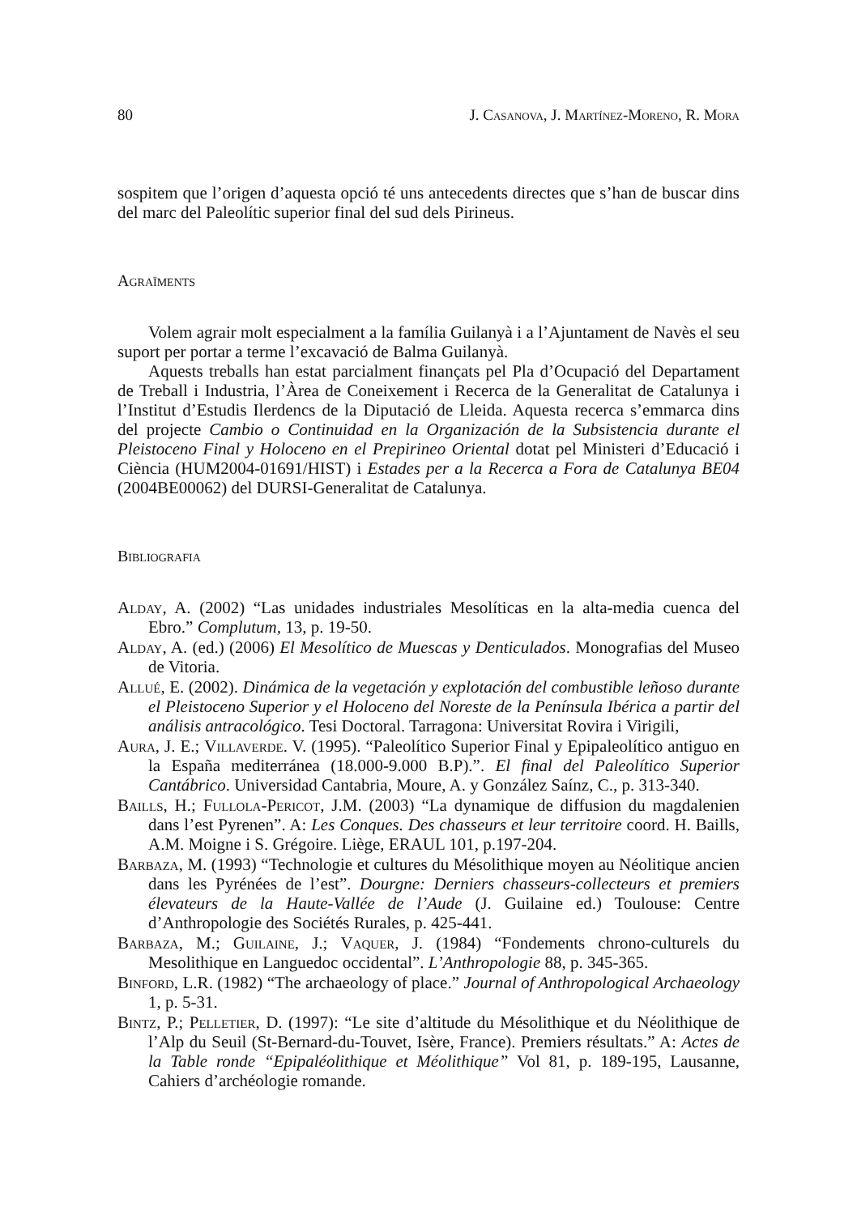80 J. Casanova, J. Martínez-Moreno, R. Mora
sospitem que l’origen d’aquesta opció té uns antecedents directes que s’han de buscar dins del marc del Paleolític superior final del sud dels Pirineus.
Agraïments
Volem agrair molt especialment a la família Guilanyà i a l’Ajuntament de Navès el seu suport per portar a terme l’excavació de Balma Guilanyà.
Aquests treballs han estat parcialment finançats pel Pla d’Ocupació del Departament de Treball i Industria, l’Àrea de Coneixement i Recerca de la Generalitat de Catalunya i l’Institut d’Estudis Ilerdencs de la Diputació de Lleida. Aquesta recerca s’emmarca dins del projecte Cambio o Continuidad en la Organización de la Subsistencia durante el Pleistoceno Final y Holoceno en el Prepirineo Oriental dotat pel Ministeri d’Educació i Ciència (HUM2004-01691/HIST) i Estades per a la Recerca a Fora de Catalunya BE04 (2004BE00062) del DURSI-Generalitat de Catalunya.
Bibliografia
Alday, A. (2002) “Las unidades industriales Mesolíticas en la alta-media cuenca del Ebro.” Complutum, 13, p. 19-50.
Alday, A. (ed.) (2006) El Mesolítico de Muescas y Denticulados. Monografias del Museo de Vitoria.
Allué, E. (2002). Dinámica de la vegetación y explotación del combustible leñoso durante el Pleistoceno Superior y el Holoceno del Noreste de la Península Ibérica a partir del análisis antracológico. Tesi Doctoral. Tarragona: Universitat Rovira i Virigili,
Aura, J. E.; Villaverde. V. (1995). “Paleolítico Superior Final y Epipaleolítico antiguo en la España mediterránea (18.000-9.000 B.P).”. El final del Paleolítico Superior Cantábrico. Universidad Cantabria, Moure, A. y González Saínz, C., p. 313-340.
Baills, H.; Fullola-Pericot, J.M. (2003) “La dynamique de diffusion du magdalenien dans l’est Pyrenen”. A: Les Conques. Des chasseurs et leur territoire coord. H. Baills, A.M. Moigne i S. Grégoire. Liège, ERAUL 101, p.197-204.
Barbaza, M. (1993) “Technologie et cultures du Mésolithique moyen au Néolitique ancien dans les Pyrénées de l’est”. Dourgne: Derniers chasseurs-collecteurs et premiers élevateurs de la Haute-Vallée de l’Aude (J. Guilaine ed.) Toulouse: Centre d’Anthropologie des Sociétés Rurales, p. 425-441.
Barbaza, M.; Guilaine, J.; Vaquer, J. (1984) “Fondements chrono-culturels du Mesolithique en Languedoc occidental”. L’Anthropologie 88, p. 345-365.
Binford, L.R. (1982) “The archaeology of place.” Journal of Anthropological Archaeology 1, p. 5-31.
Bintz, P.; Pelletier, D. (1997): “Le site d’altitude du Mésolithique et du Néolithique de l’Alp du Seuil (St-Bernard-du-Touvet, Isère, France). Premiers résultats.” A: Actes de la Table ronde “Epipaléolithique et Méolithique” Vol 81, p. 189-195, Lausanne, Cahiers d’archéologie romande.